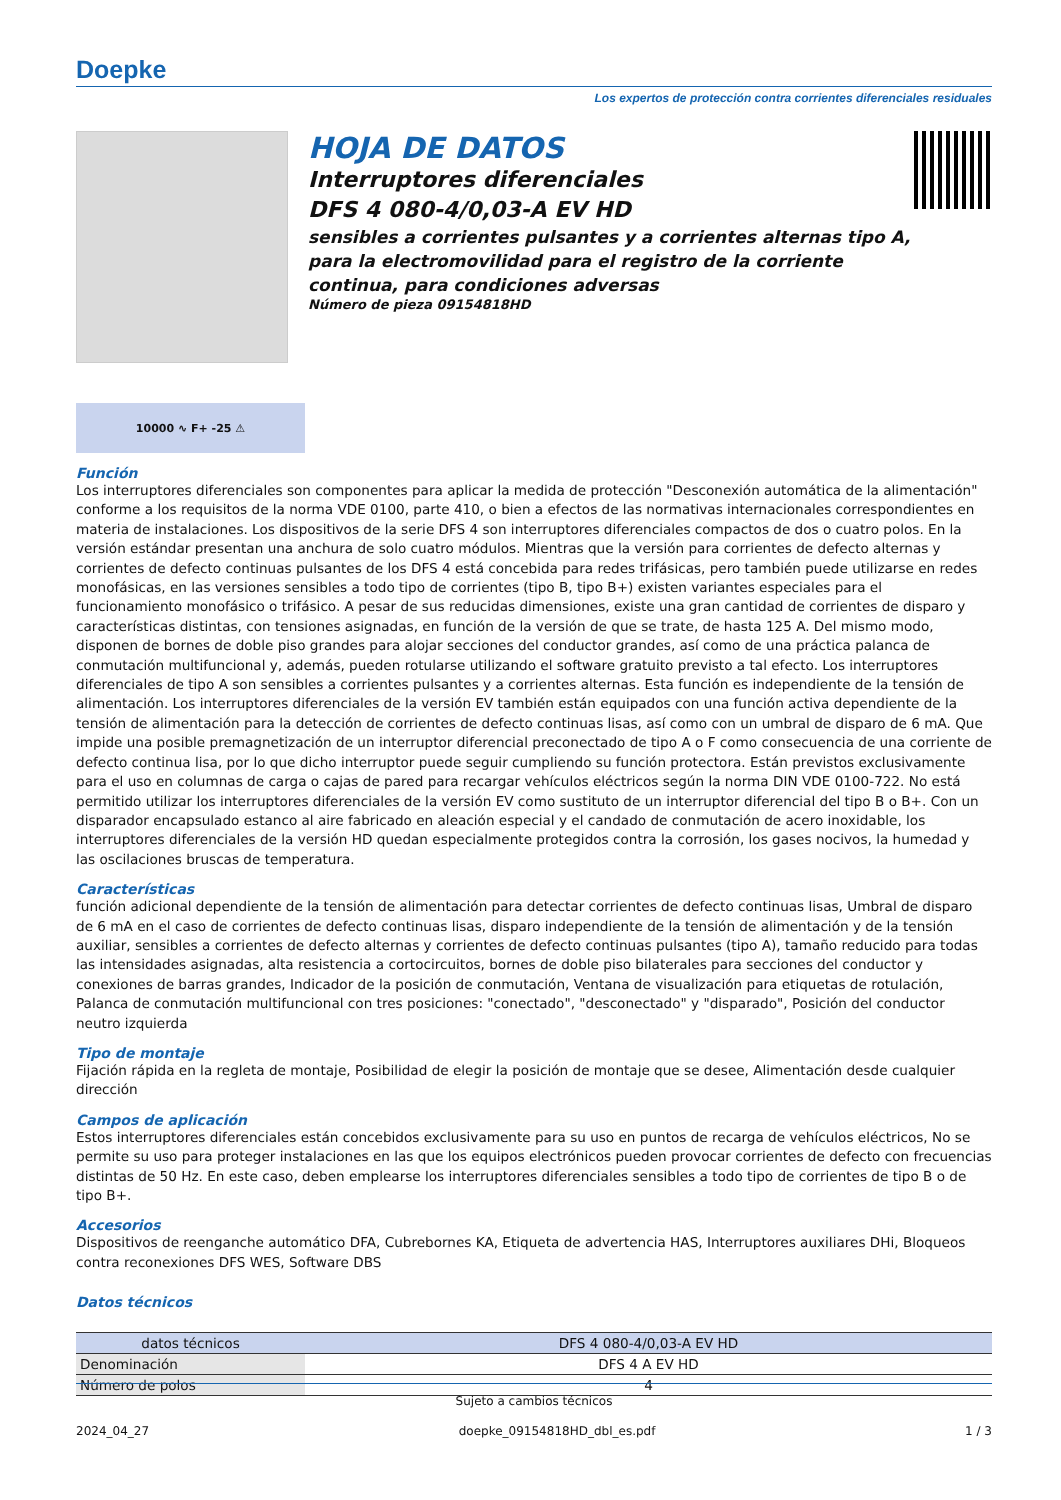Doepke
Los expertos de protección contra corrientes diferenciales residuales
HOJA DE DATOS
Interruptores diferenciales
DFS 4 080-4/0,03-A EV HD
sensibles a corrientes pulsantes y a corrientes alternas tipo A, para la electromovilidad para el registro de la corriente continua, para condiciones adversas
Número de pieza 09154818HD
10000 ∿ F+ -25 ⚠
Función
Los interruptores diferenciales son componentes para aplicar la medida de protección "Desconexión automática de la alimentación" conforme a los requisitos de la norma VDE 0100, parte 410, o bien a efectos de las normativas internacionales correspondientes en materia de instalaciones. Los dispositivos de la serie DFS 4 son interruptores diferenciales compactos de dos o cuatro polos. En la versión estándar presentan una anchura de solo cuatro módulos. Mientras que la versión para corrientes de defecto alternas y corrientes de defecto continuas pulsantes de los DFS 4 está concebida para redes trifásicas, pero también puede utilizarse en redes monofásicas, en las versiones sensibles a todo tipo de corrientes (tipo B, tipo B+) existen variantes especiales para el funcionamiento monofásico o trifásico. A pesar de sus reducidas dimensiones, existe una gran cantidad de corrientes de disparo y características distintas, con tensiones asignadas, en función de la versión de que se trate, de hasta 125 A. Del mismo modo, disponen de bornes de doble piso grandes para alojar secciones del conductor grandes, así como de una práctica palanca de conmutación multifuncional y, además, pueden rotularse utilizando el software gratuito previsto a tal efecto. Los interruptores diferenciales de tipo A son sensibles a corrientes pulsantes y a corrientes alternas. Esta función es independiente de la tensión de alimentación. Los interruptores diferenciales de la versión EV también están equipados con una función activa dependiente de la tensión de alimentación para la detección de corrientes de defecto continuas lisas, así como con un umbral de disparo de 6 mA. Que impide una posible premagnetización de un interruptor diferencial preconectado de tipo A o F como consecuencia de una corriente de defecto continua lisa, por lo que dicho interruptor puede seguir cumpliendo su función protectora. Están previstos exclusivamente para el uso en columnas de carga o cajas de pared para recargar vehículos eléctricos según la norma DIN VDE 0100-722. No está permitido utilizar los interruptores diferenciales de la versión EV como sustituto de un interruptor diferencial del tipo B o B+. Con un disparador encapsulado estanco al aire fabricado en aleación especial y el candado de conmutación de acero inoxidable, los interruptores diferenciales de la versión HD quedan especialmente protegidos contra la corrosión, los gases nocivos, la humedad y las oscilaciones bruscas de temperatura.
Características
función adicional dependiente de la tensión de alimentación para detectar corrientes de defecto continuas lisas, Umbral de disparo de 6 mA en el caso de corrientes de defecto continuas lisas, disparo independiente de la tensión de alimentación y de la tensión auxiliar, sensibles a corrientes de defecto alternas y corrientes de defecto continuas pulsantes (tipo A), tamaño reducido para todas las intensidades asignadas, alta resistencia a cortocircuitos, bornes de doble piso bilaterales para secciones del conductor y conexiones de barras grandes, Indicador de la posición de conmutación, Ventana de visualización para etiquetas de rotulación, Palanca de conmutación multifuncional con tres posiciones: "conectado", "desconectado" y "disparado", Posición del conductor neutro izquierda
Tipo de montaje
Fijación rápida en la regleta de montaje, Posibilidad de elegir la posición de montaje que se desee, Alimentación desde cualquier dirección
Campos de aplicación
Estos interruptores diferenciales están concebidos exclusivamente para su uso en puntos de recarga de vehículos eléctricos, No se permite su uso para proteger instalaciones en las que los equipos electrónicos pueden provocar corrientes de defecto con frecuencias distintas de 50 Hz. En este caso, deben emplearse los interruptores diferenciales sensibles a todo tipo de corrientes de tipo B o de tipo B+.
Accesorios
Dispositivos de reenganche automático DFA, Cubrebornes KA, Etiqueta de advertencia HAS, Interruptores auxiliares DHi, Bloqueos contra reconexiones DFS WES, Software DBS
Datos técnicos
| datos técnicos | DFS 4 080-4/0,03-A EV HD |
| --- | --- |
| Denominación | DFS 4 A EV HD |
| Número de polos | 4 |
Sujeto a cambios técnicos
2024_04_27 doepke_09154818HD_dbl_es.pdf 1 / 3